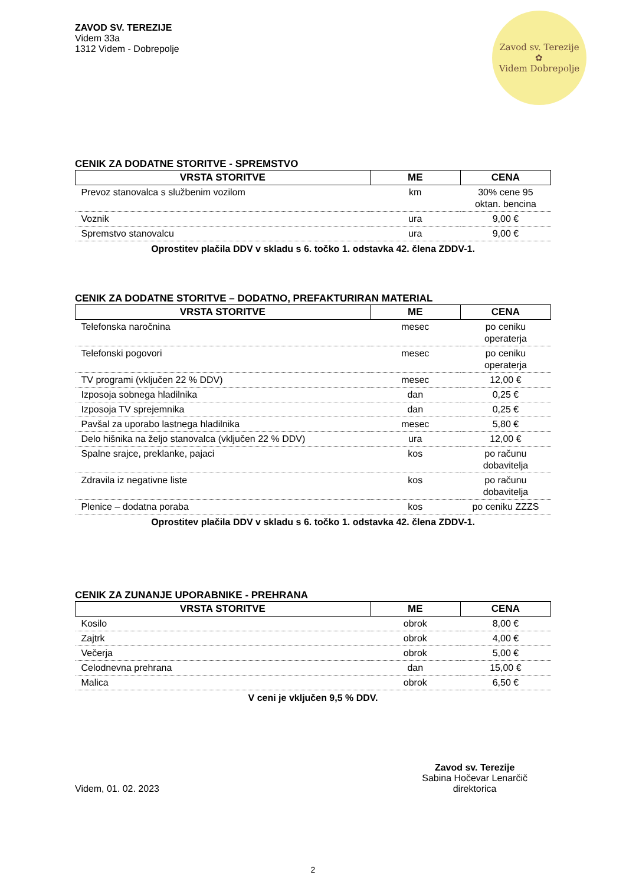ZAVOD SV. TEREZIJE
Videm 33a
1312 Videm - Dobrepolje
Zavod sv. Terezije
✿
Videm Dobrepolje
CENIK ZA DODATNE STORITVE - SPREMSTVO
| VRSTA STORITVE | ME | CENA |
| --- | --- | --- |
| Prevoz stanovalca s službenim vozilom | km | 30% cene 95 oktan. bencina |
| Voznik | ura | 9,00 € |
| Spremstvo stanovalcu | ura | 9,00 € |
Oprostitev plačila DDV v skladu s 6. točko 1. odstavka 42. člena ZDDV-1.
CENIK ZA DODATNE STORITVE – DODATNO, PREFAKTURIRAN MATERIAL
| VRSTA STORITVE | ME | CENA |
| --- | --- | --- |
| Telefonska naročnina | mesec | po ceniku operaterja |
| Telefonski pogovori | mesec | po ceniku operaterja |
| TV programi (vključen 22 % DDV) | mesec | 12,00 € |
| Izposoja sobnega hladilnika | dan | 0,25 € |
| Izposoja TV sprejemnika | dan | 0,25 € |
| Pavšal za uporabo lastnega hladilnika | mesec | 5,80 € |
| Delo hišnika na željo stanovalca (vključen 22 % DDV) | ura | 12,00 € |
| Spalne srajce, preklanke, pajaci | kos | po računu dobavitelja |
| Zdravila iz negativne liste | kos | po računu dobavitelja |
| Plenice – dodatna poraba | kos | po ceniku ZZZS |
Oprostitev plačila DDV v skladu s 6. točko 1. odstavka 42. člena ZDDV-1.
CENIK ZA ZUNANJE UPORABNIKE - PREHRANA
| VRSTA STORITVE | ME | CENA |
| --- | --- | --- |
| Kosilo | obrok | 8,00 € |
| Zajtrk | obrok | 4,00 € |
| Večerja | obrok | 5,00 € |
| Celodnevna prehrana | dan | 15,00 € |
| Malica | obrok | 6,50 € |
V ceni je vključen 9,5 % DDV.
Videm, 01. 02. 2023
Zavod sv. Terezije
Sabina Hočevar Lenarčič
direktorica
2